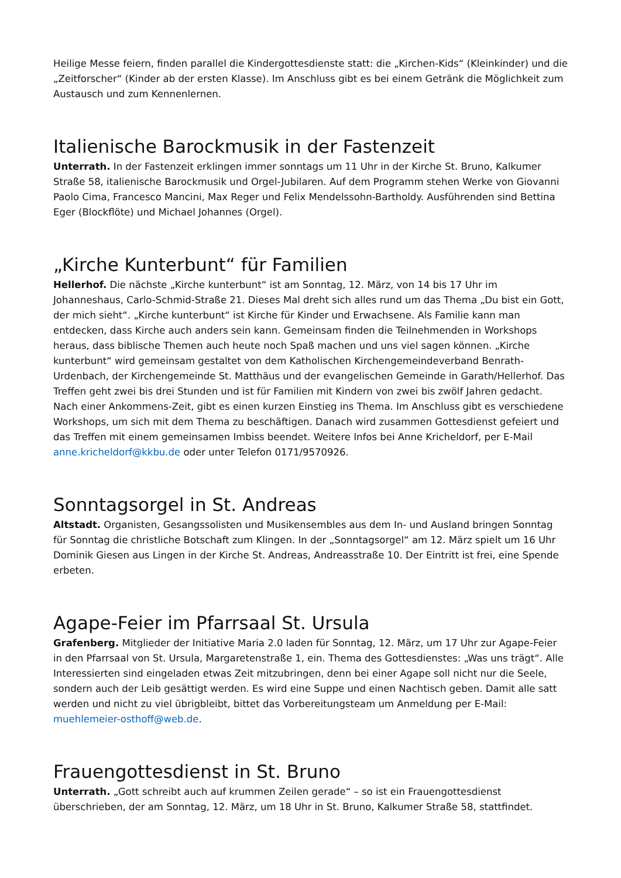Heilige Messe feiern, finden parallel die Kindergottesdienste statt: die „Kirchen-Kids“ (Kleinkinder) und die „Zeitforscher“ (Kinder ab der ersten Klasse). Im Anschluss gibt es bei einem Getränk die Möglichkeit zum Austausch und zum Kennenlernen.
Italienische Barockmusik in der Fastenzeit
Unterrath. In der Fastenzeit erklingen immer sonntags um 11 Uhr in der Kirche St. Bruno, Kalkumer Straße 58, italienische Barockmusik und Orgel-Jubilaren. Auf dem Programm stehen Werke von Giovanni Paolo Cima, Francesco Mancini, Max Reger und Felix Mendelssohn-Bartholdy. Ausführenden sind Bettina Eger (Blockflöte) und Michael Johannes (Orgel).
„Kirche Kunterbunt“ für Familien
Hellerhof. Die nächste „Kirche kunterbunt“ ist am Sonntag, 12. März, von 14 bis 17 Uhr im Johanneshaus, Carlo-Schmid-Straße 21. Dieses Mal dreht sich alles rund um das Thema „Du bist ein Gott, der mich sieht“. „Kirche kunterbunt“ ist Kirche für Kinder und Erwachsene. Als Familie kann man entdecken, dass Kirche auch anders sein kann. Gemeinsam finden die Teilnehmenden in Workshops heraus, dass biblische Themen auch heute noch Spaß machen und uns viel sagen können. „Kirche kunterbunt“ wird gemeinsam gestaltet von dem Katholischen Kirchengemeindeverband Benrath-Urdenbach, der Kirchengemeinde St. Matthäus und der evangelischen Gemeinde in Garath/Hellerhof. Das Treffen geht zwei bis drei Stunden und ist für Familien mit Kindern von zwei bis zwölf Jahren gedacht. Nach einer Ankommens-Zeit, gibt es einen kurzen Einstieg ins Thema. Im Anschluss gibt es verschiedene Workshops, um sich mit dem Thema zu beschäftigen. Danach wird zusammen Gottesdienst gefeiert und das Treffen mit einem gemeinsamen Imbiss beendet. Weitere Infos bei Anne Kricheldorf, per E-Mail anne.kricheldorf@kkbu.de oder unter Telefon 0171/9570926.
Sonntagsorgel in St. Andreas
Altstadt. Organisten, Gesangssolisten und Musikensembles aus dem In- und Ausland bringen Sonntag für Sonntag die christliche Botschaft zum Klingen. In der „Sonntagsorgel“ am 12. März spielt um 16 Uhr Dominik Giesen aus Lingen in der Kirche St. Andreas, Andreasstraße 10. Der Eintritt ist frei, eine Spende erbeten.
Agape-Feier im Pfarrsaal St. Ursula
Grafenberg. Mitglieder der Initiative Maria 2.0 laden für Sonntag, 12. März, um 17 Uhr zur Agape-Feier in den Pfarrsaal von St. Ursula, Margaretenstraße 1, ein. Thema des Gottesdienstes: „Was uns trägt“. Alle Interessierten sind eingeladen etwas Zeit mitzubringen, denn bei einer Agape soll nicht nur die Seele, sondern auch der Leib gesättigt werden. Es wird eine Suppe und einen Nachtisch geben. Damit alle satt werden und nicht zu viel übrigbleibt, bittet das Vorbereitungsteam um Anmeldung per E-Mail: muehlemeier-osthoff@web.de.
Frauengottesdienst in St. Bruno
Unterrath. „Gott schreibt auch auf krummen Zeilen gerade“ – so ist ein Frauengottesdienst überschrieben, der am Sonntag, 12. März, um 18 Uhr in St. Bruno, Kalkumer Straße 58, stattfindet.